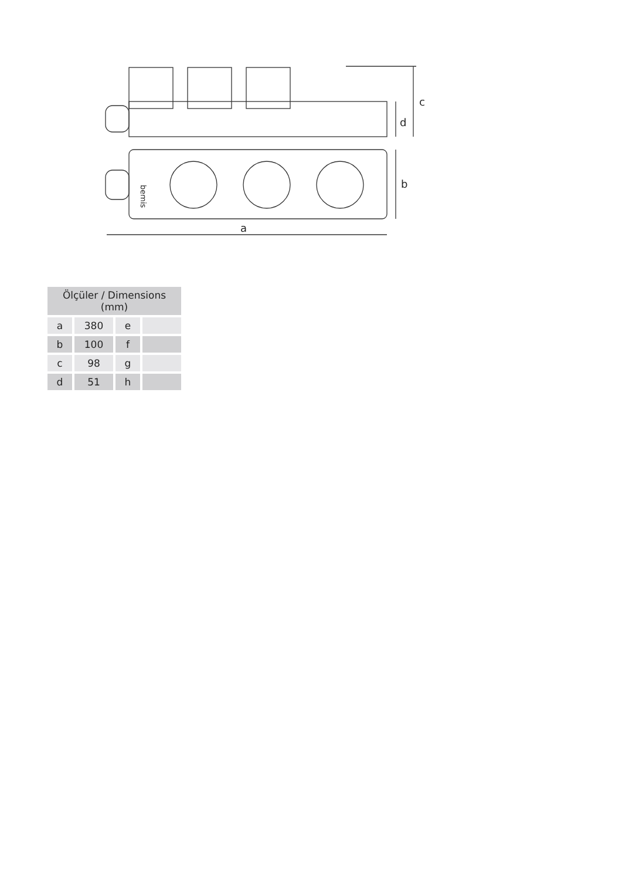c
d
b
a
bemis
| Ölçüler / Dimensions (mm) | | | |
| --- | --- | --- | --- |
| a | 380 | e | |
| b | 100 | f | |
| c | 98 | g | |
| d | 51 | h | |